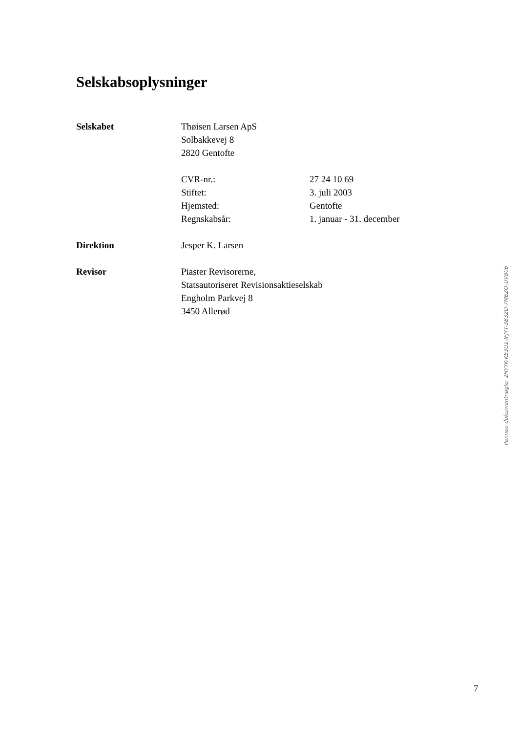Selskabsoplysninger
Selskabet Thøisen Larsen ApS
Solbakkevej 8
2820 Gentofte
CVR-nr.: 27 24 10 69
Stiftet: 3. juli 2003
Hjemsted: Gentofte
Regnskabsår: 1. januar - 31. december
Direktion Jesper K. Larsen
Revisor Piaster Revisorerne,
Statsautoriseret Revisionsaktieselskab
Engholm Parkvej 8
3450 Allerød
Penneo dokumentnøgle: 2HYYK-KE3U1-IFJYT-3B32D-7MEZO-UV806
7